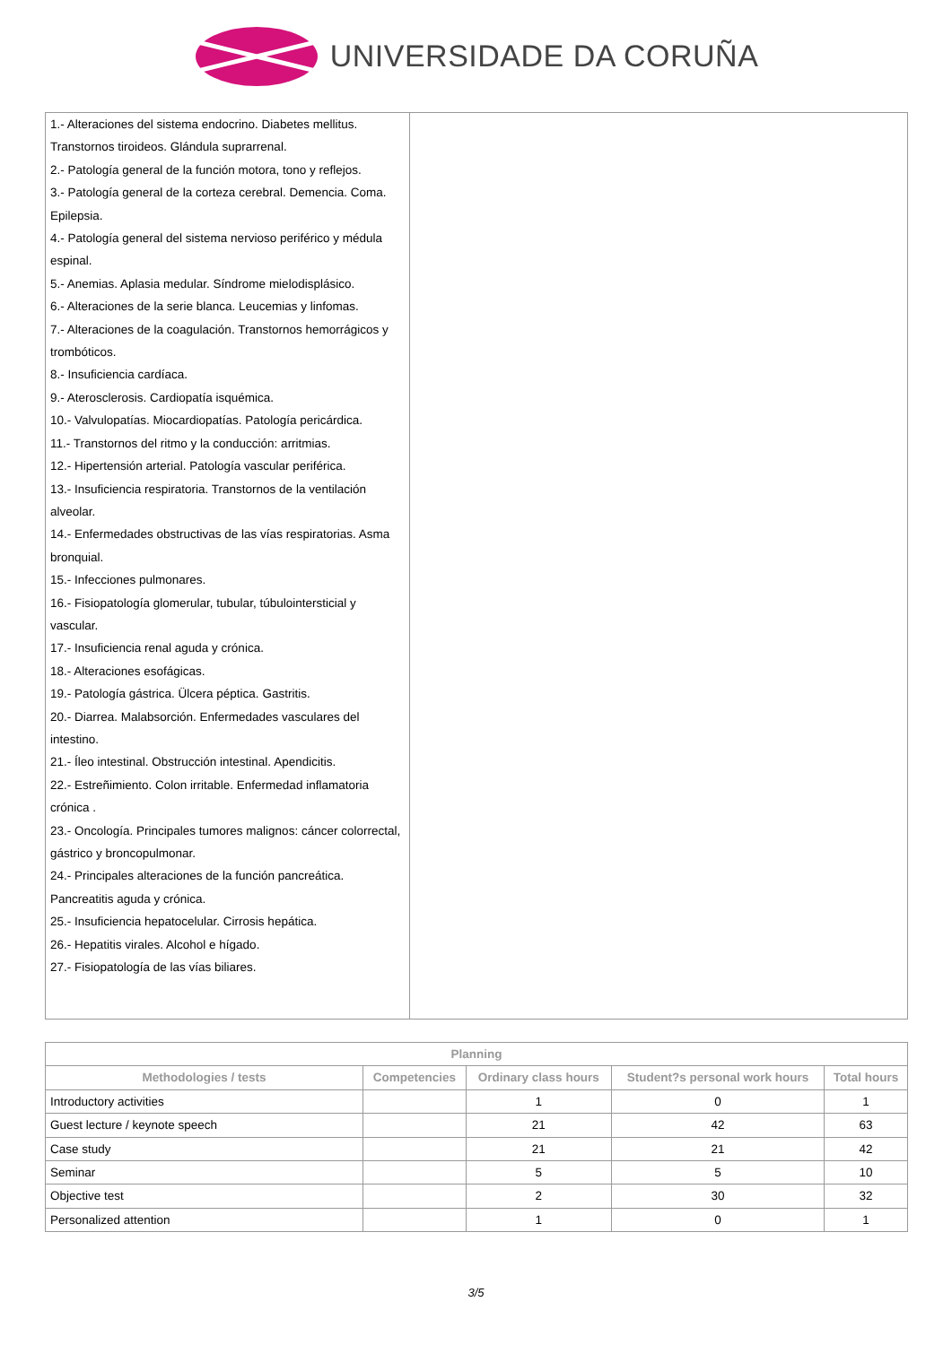UNIVERSIDADE DA CORUÑA
| 1.- Alteraciones del sistema endocrino. Diabetes mellitus. Transtornos tiroideos. Glándula suprarrenal. 2.- Patología general de la función motora, tono y reflejos. 3.- Patología general de la corteza cerebral. Demencia. Coma. Epilepsia. 4.- Patología general del sistema nervioso periférico y médula espinal. 5.- Anemias. Aplasia medular. Síndrome mielodisplásico. 6.- Alteraciones de la serie blanca. Leucemias y linfomas. 7.- Alteraciones de la coagulación. Transtornos hemorrágicos y trombóticos. 8.- Insuficiencia cardíaca. 9.- Aterosclerosis. Cardiopatía isquémica. 10.- Valvulopatías. Miocardiopatías. Patología pericárdica. 11.- Transtornos del ritmo y la conducción: arritmias. 12.- Hipertensión arterial. Patología vascular periférica. 13.- Insuficiencia respiratoria. Transtornos de la ventilación alveolar. 14.- Enfermedades obstructivas de las vías respiratorias. Asma bronquial. 15.- Infecciones pulmonares. 16.- Fisiopatología glomerular, tubular, túbulointersticial y vascular. 17.- Insuficiencia renal aguda y crónica. 18.- Alteraciones esofágicas. 19.- Patología gástrica. Ülcera péptica. Gastritis. 20.- Diarrea. Malabsorción. Enfermedades vasculares del intestino. 21.- Íleo intestinal. Obstrucción intestinal. Apendicitis. 22.- Estreñimiento. Colon irritable. Enfermedad inflamatoria crónica . 23.- Oncología. Principales tumores malignos: cáncer colorrectal, gástrico y broncopulmonar. 24.- Principales alteraciones de la función pancreática. Pancreatitis aguda y crónica. 25.- Insuficiencia hepatocelular. Cirrosis hepática. 26.- Hepatitis virales. Alcohol e hígado. 27.- Fisiopatología de las vías biliares. | |
| Planning | | | | |
| --- | --- | --- | --- | --- |
| Methodologies / tests | Competencies | Ordinary class hours | Student?s personal work hours | Total hours |
| Introductory activities | | 1 | 0 | 1 |
| Guest lecture / keynote speech | | 21 | 42 | 63 |
| Case study | | 21 | 21 | 42 |
| Seminar | | 5 | 5 | 10 |
| Objective test | | 2 | 30 | 32 |
| Personalized attention | | 1 | 0 | 1 |
3/5